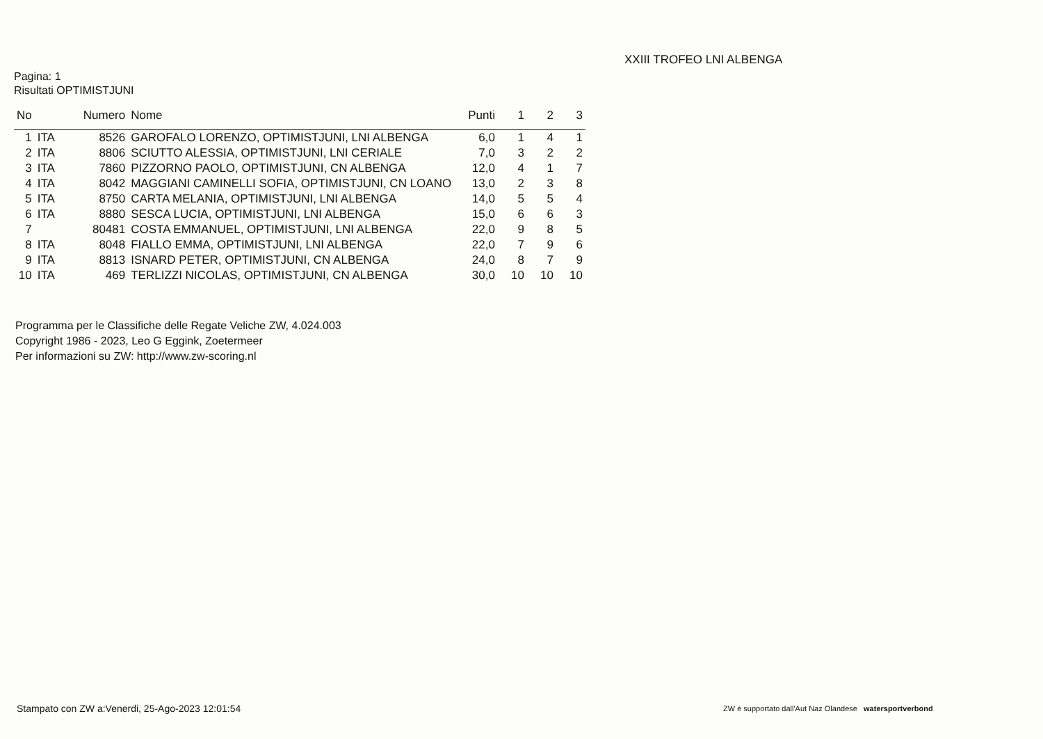XXIII TROFEO LNI ALBENGA
Pagina: 1
Risultati OPTIMISTJUNI
| No | | Numero | Nome | Punti | 1 | 2 | 3 |
| --- | --- | --- | --- | --- | --- | --- | --- |
| 1 | ITA | 8526 | GAROFALO LORENZO, OPTIMISTJUNI, LNI ALBENGA | 6,0 | 1 | 4 | 1 |
| 2 | ITA | 8806 | SCIUTTO ALESSIA, OPTIMISTJUNI, LNI CERIALE | 7,0 | 3 | 2 | 2 |
| 3 | ITA | 7860 | PIZZORNO PAOLO, OPTIMISTJUNI, CN ALBENGA | 12,0 | 4 | 1 | 7 |
| 4 | ITA | 8042 | MAGGIANI CAMINELLI SOFIA, OPTIMISTJUNI, CN LOANO | 13,0 | 2 | 3 | 8 |
| 5 | ITA | 8750 | CARTA MELANIA, OPTIMISTJUNI, LNI ALBENGA | 14,0 | 5 | 5 | 4 |
| 6 | ITA | 8880 | SESCA LUCIA, OPTIMISTJUNI, LNI ALBENGA | 15,0 | 6 | 6 | 3 |
| 7 | | 80481 | COSTA EMMANUEL, OPTIMISTJUNI, LNI ALBENGA | 22,0 | 9 | 8 | 5 |
| 8 | ITA | 8048 | FIALLO EMMA, OPTIMISTJUNI, LNI ALBENGA | 22,0 | 7 | 9 | 6 |
| 9 | ITA | 8813 | ISNARD PETER, OPTIMISTJUNI, CN ALBENGA | 24,0 | 8 | 7 | 9 |
| 10 | ITA | 469 | TERLIZZI NICOLAS, OPTIMISTJUNI, CN ALBENGA | 30,0 | 10 | 10 | 10 |
Programma per le Classifiche delle Regate Veliche ZW, 4.024.003
Copyright 1986 - 2023, Leo G Eggink, Zoetermeer
Per informazioni su ZW: http://www.zw-scoring.nl
Stampato con ZW a:Venerdi, 25-Ago-2023 12:01:54
ZW è supportato dall'Aut Naz Olandese watersportverbond